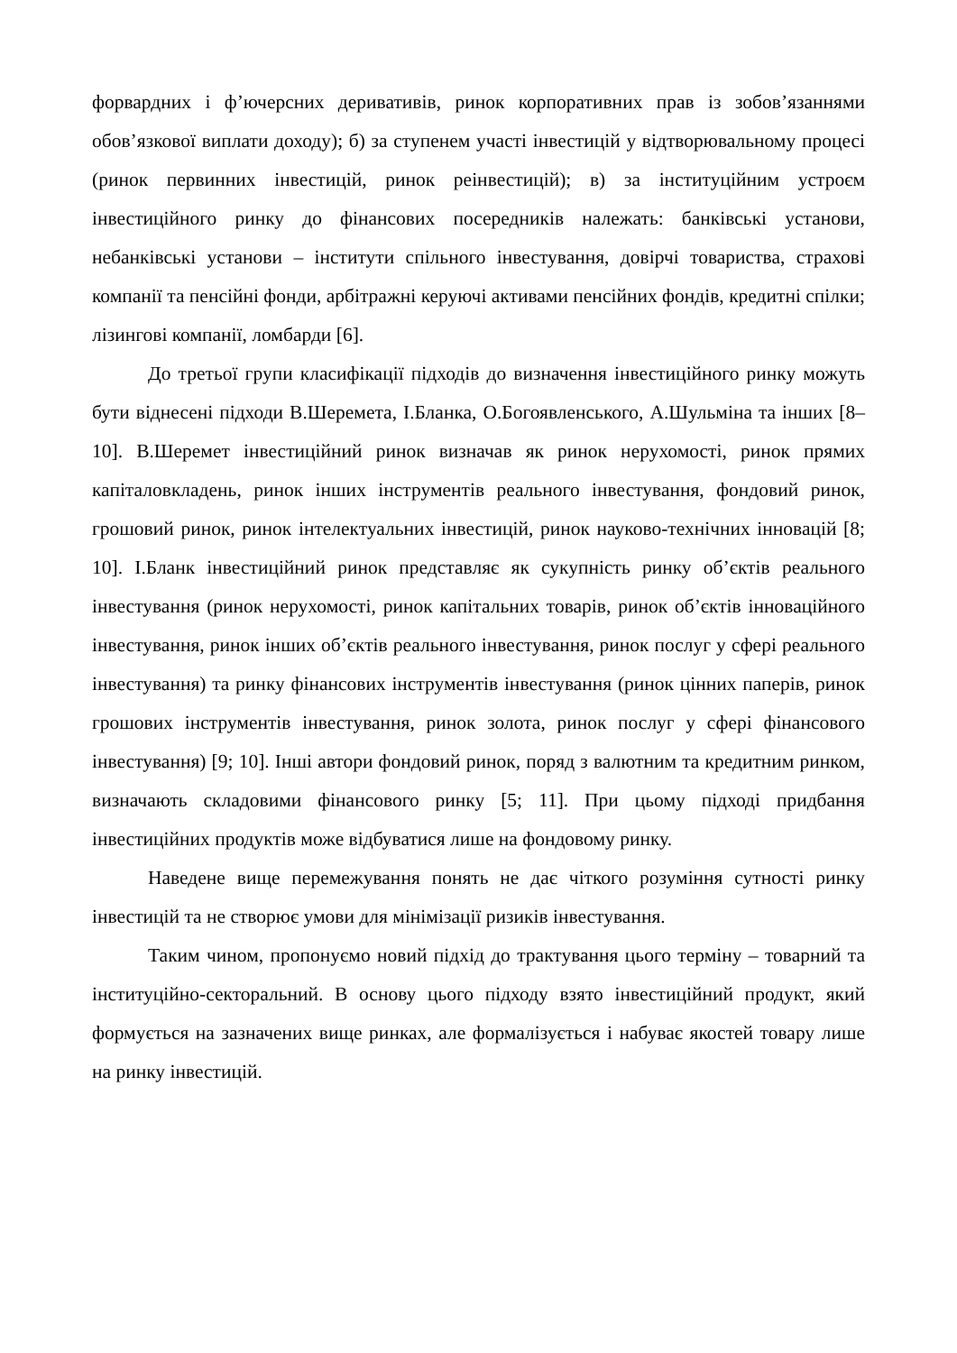форвардних і ф’ючерсних деривативів, ринок корпоративних прав із зобов’язаннями обов’язкової виплати доходу); б) за ступенем участі інвестицій у відтворювальному процесі (ринок первинних інвестицій, ринок реінвестицій); в) за інституційним устроєм інвестиційного ринку до фінансових посередників належать: банківські установи, небанківські установи – інститути спільного інвестування, довірчі товариства, страхові компанії та пенсійні фонди, арбітражні керуючі активами пенсійних фондів, кредитні спілки; лізингові компанії, ломбарди [6].
До третьої групи класифікації підходів до визначення інвестиційного ринку можуть бути віднесені підходи В.Шеремета, І.Бланка, О.Богоявленського, А.Шульміна та інших [8–10]. В.Шеремет інвестиційний ринок визначав як ринок нерухомості, ринок прямих капіталовкладень, ринок інших інструментів реального інвестування, фондовий ринок, грошовий ринок, ринок інтелектуальних інвестицій, ринок науково-технічних інновацій [8; 10]. І.Бланк інвестиційний ринок представляє як сукупність ринку об’єктів реального інвестування (ринок нерухомості, ринок капітальних товарів, ринок об’єктів інноваційного інвестування, ринок інших об’єктів реального інвестування, ринок послуг у сфері реального інвестування) та ринку фінансових інструментів інвестування (ринок цінних паперів, ринок грошових інструментів інвестування, ринок золота, ринок послуг у сфері фінансового інвестування) [9; 10]. Інші автори фондовий ринок, поряд з валютним та кредитним ринком, визначають складовими фінансового ринку [5; 11]. При цьому підході придбання інвестиційних продуктів може відбуватися лише на фондовому ринку.
Наведене вище перемежування понять не дає чіткого розуміння сутності ринку інвестицій та не створює умови для мінімізації ризиків інвестування.
Таким чином, пропонуємо новий підхід до трактування цього терміну – товарний та інституційно-секторальний. В основу цього підходу взято інвестиційний продукт, який формується на зазначених вище ринках, але формалізується і набуває якостей товару лише на ринку інвестицій.